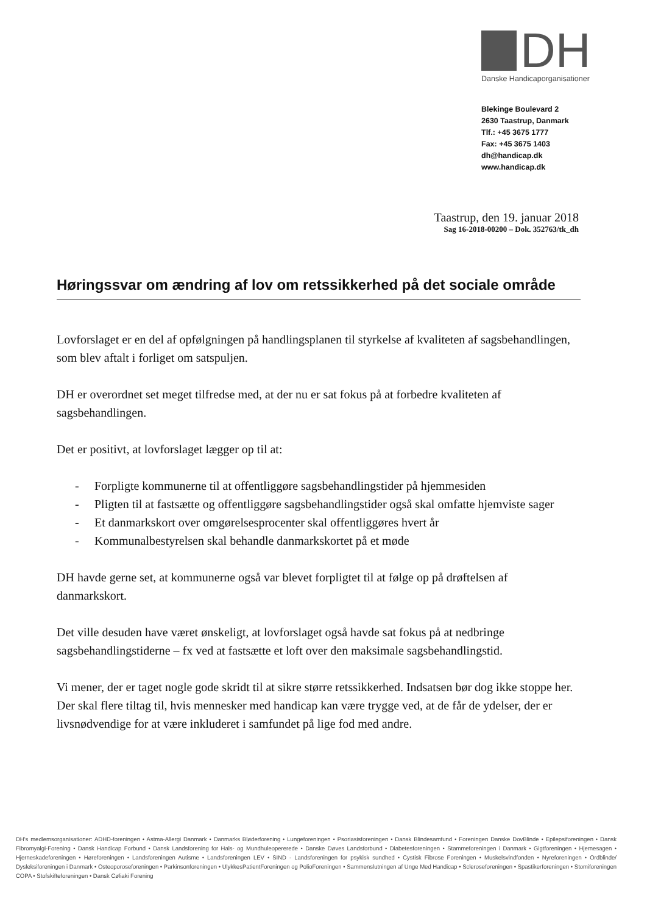DH
Danske Handicaporganisationer
Blekinge Boulevard 2
2630 Taastrup, Danmark
Tlf.: +45 3675 1777
Fax: +45 3675 1403
dh@handicap.dk
www.handicap.dk
Taastrup, den 19. januar 2018
Sag 16-2018-00200 – Dok. 352763/tk_dh
Høringssvar om ændring af lov om retssikkerhed på det sociale område
Lovforslaget er en del af opfølgningen på handlingsplanen til styrkelse af kvaliteten af sagsbehandlingen, som blev aftalt i forliget om satspuljen.
DH er overordnet set meget tilfredse med, at der nu er sat fokus på at forbedre kvaliteten af sagsbehandlingen.
Det er positivt, at lovforslaget lægger op til at:
- Forpligte kommunerne til at offentliggøre sagsbehandlingstider på hjemmesiden
- Pligten til at fastsætte og offentliggøre sagsbehandlingstider også skal omfatte hjemviste sager
- Et danmarkskort over omgørelsesprocenter skal offentliggøres hvert år
- Kommunalbestyrelsen skal behandle danmarkskortet på et møde
DH havde gerne set, at kommunerne også var blevet forpligtet til at følge op på drøftelsen af danmarkskort.
Det ville desuden have været ønskeligt, at lovforslaget også havde sat fokus på at nedbringe sagsbehandlingstiderne – fx ved at fastsætte et loft over den maksimale sagsbehandlingstid.
Vi mener, der er taget nogle gode skridt til at sikre større retssikkerhed. Indsatsen bør dog ikke stoppe her. Der skal flere tiltag til, hvis mennesker med handicap kan være trygge ved, at de får de ydelser, der er livsnødvendige for at være inkluderet i samfundet på lige fod med andre.
DH's medlemsorganisationer: ADHD-foreningen • Astma-Allergi Danmark • Danmarks Bløderforening • Lungeforeningen • Psoriasisforeningen • Dansk Blindesamfund • Foreningen Danske DovBlinde • Epilepsiforeningen • Dansk Fibromyalgi-Forening • Dansk Handicap Forbund • Dansk Landsforening for Hals- og Mundhuleopererede • Danske Døves Landsforbund • Diabetesforeningen • Stammeforeningen i Danmark • Gigtforeningen • Hjernesagen • Hjerneskadeforeningen • Høreforeningen • Landsforeningen Autisme • Landsforeningen LEV • SIND - Landsforeningen for psykisk sundhed • Cystisk Fibrose Foreningen • Muskelsvindfonden • Nyreforeningen • Ordblinde/ Dysleksiforeningen i Danmark • Osteoporoseforeningen • Parkinsonforeningen • UlykkesPatientForeningen og PolioForeningen • Sammenslutningen af Unge Med Handicap • Scleroseforeningen • Spastikerforeningen • Stomiforeningen COPA • Stofskifteforeningen • Dansk Cøliaki Forening